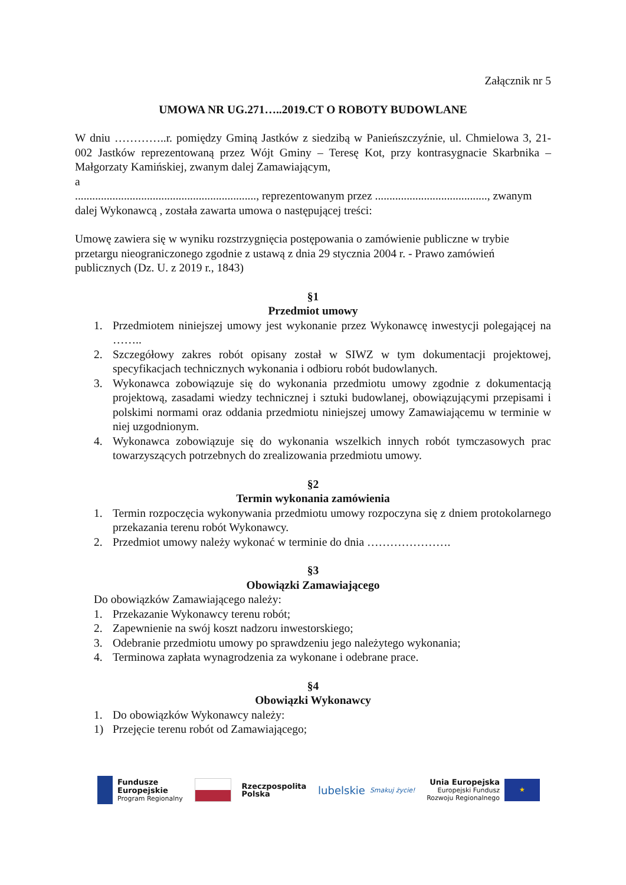Załącznik nr 5
UMOWA NR UG.271…..2019.CT O ROBOTY BUDOWLANE
W dniu …………..r. pomiędzy Gminą Jastków z siedzibą w Panieńszczyźnie, ul. Chmielowa 3, 21-002 Jastków reprezentowaną przez Wójt Gminy – Teresę Kot, przy kontrasygnacie Skarbnika – Małgorzaty Kamińskiej, zwanym dalej Zamawiającym,
a
..............................................................., reprezentowanym przez ......................................., zwanym dalej Wykonawcą , została zawarta umowa o następującej treści:
Umowę zawiera się w wyniku rozstrzygnięcia postępowania o zamówienie publiczne w trybie przetargu nieograniczonego zgodnie z ustawą z dnia 29 stycznia 2004 r. - Prawo zamówień publicznych (Dz. U. z 2019 r., 1843)
§1
Przedmiot umowy
1. Przedmiotem niniejszej umowy jest wykonanie przez Wykonawcę inwestycji polegającej na ……..
2. Szczegółowy zakres robót opisany został w SIWZ w tym dokumentacji projektowej, specyfikacjach technicznych wykonania i odbioru robót budowlanych.
3. Wykonawca zobowiązuje się do wykonania przedmiotu umowy zgodnie z dokumentacją projektową, zasadami wiedzy technicznej i sztuki budowlanej, obowiązującymi przepisami i polskimi normami oraz oddania przedmiotu niniejszej umowy Zamawiającemu w terminie w niej uzgodnionym.
4. Wykonawca zobowiązuje się do wykonania wszelkich innych robót tymczasowych prac towarzyszących potrzebnych do zrealizowania przedmiotu umowy.
§2
Termin wykonania zamówienia
1. Termin rozpoczęcia wykonywania przedmiotu umowy rozpoczyna się z dniem protokolarnego przekazania terenu robót Wykonawcy.
2. Przedmiot umowy należy wykonać w terminie do dnia ………………….
§3
Obowiązki Zamawiającego
Do obowiązków Zamawiającego należy:
1. Przekazanie Wykonawcy terenu robót;
2. Zapewnienie na swój koszt nadzoru inwestorskiego;
3. Odebranie przedmiotu umowy po sprawdzeniu jego należytego wykonania;
4. Terminowa zapłata wynagrodzenia za wykonane i odebrane prace.
§4
Obowiązki Wykonawcy
1. Do obowiązków Wykonawcy należy:
1) Przejęcie terenu robót od Zamawiającego;
Fundusze
Europejskie
Program Regionalny
Rzeczpospolita
Polska
lubelskie Smakuj życie!
Unia Europejska
Europejski Fundusz
Rozwoju Regionalnego ★